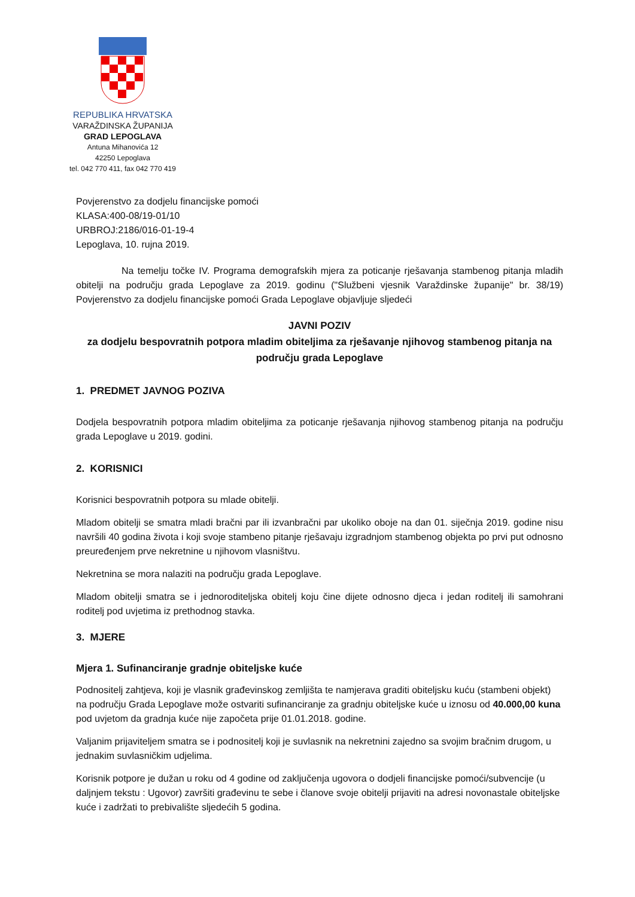REPUBLIKA HRVATSKA
VARAŽDINSKA ŽUPANIJA
GRAD LEPOGLAVA
Antuna Mihanovića 12
42250 Lepoglava
tel. 042 770 411, fax 042 770 419
Povjerenstvo za dodjelu financijske pomoći
KLASA:400-08/19-01/10
URBROJ:2186/016-01-19-4
Lepoglava, 10. rujna 2019.
Na temelju točke IV. Programa demografskih mjera za poticanje rješavanja stambenog pitanja mladih obitelji na području grada Lepoglave za 2019. godinu ("Službeni vjesnik Varaždinske županije" br. 38/19) Povjerenstvo za dodjelu financijske pomoći Grada Lepoglave objavljuje sljedeći
JAVNI POZIV
za dodjelu bespovratnih potpora mladim obiteljima za rješavanje njihovog stambenog pitanja na području grada Lepoglave
1. PREDMET JAVNOG POZIVA
Dodjela bespovratnih potpora mladim obiteljima za poticanje rješavanja njihovog stambenog pitanja na području grada Lepoglave u 2019. godini.
2. KORISNICI
Korisnici bespovratnih potpora su mlade obitelji.
Mladom obitelji se smatra mladi bračni par ili izvanbračni par ukoliko oboje na dan 01. siječnja 2019. godine nisu navršili 40 godina života i koji svoje stambeno pitanje rješavaju izgradnjom stambenog objekta po prvi put odnosno preuređenjem prve nekretnine u njihovom vlasništvu.
Nekretnina se mora nalaziti na području grada Lepoglave.
Mladom obitelji smatra se i jednoroditeljska obitelj koju čine dijete odnosno djeca i jedan roditelj ili samohrani roditelj pod uvjetima iz prethodnog stavka.
3. MJERE
Mjera 1. Sufinanciranje gradnje obiteljske kuće
Podnositelj zahtjeva, koji je vlasnik građevinskog zemljišta te namjerava graditi obiteljsku kuću (stambeni objekt) na području Grada Lepoglave može ostvariti sufinanciranje za gradnju obiteljske kuće u iznosu od 40.000,00 kuna pod uvjetom da gradnja kuće nije započeta prije 01.01.2018. godine.
Valjanim prijaviteljem smatra se i podnositelj koji je suvlasnik na nekretnini zajedno sa svojim bračnim drugom, u jednakim suvlasničkim udjelima.
Korisnik potpore je dužan u roku od 4 godine od zaključenja ugovora o dodjeli financijske pomoći/subvencije (u daljnjem tekstu : Ugovor) završiti građevinu te sebe i članove svoje obitelji prijaviti na adresi novonastale obiteljske kuće i zadržati to prebivalište sljedećih 5 godina.